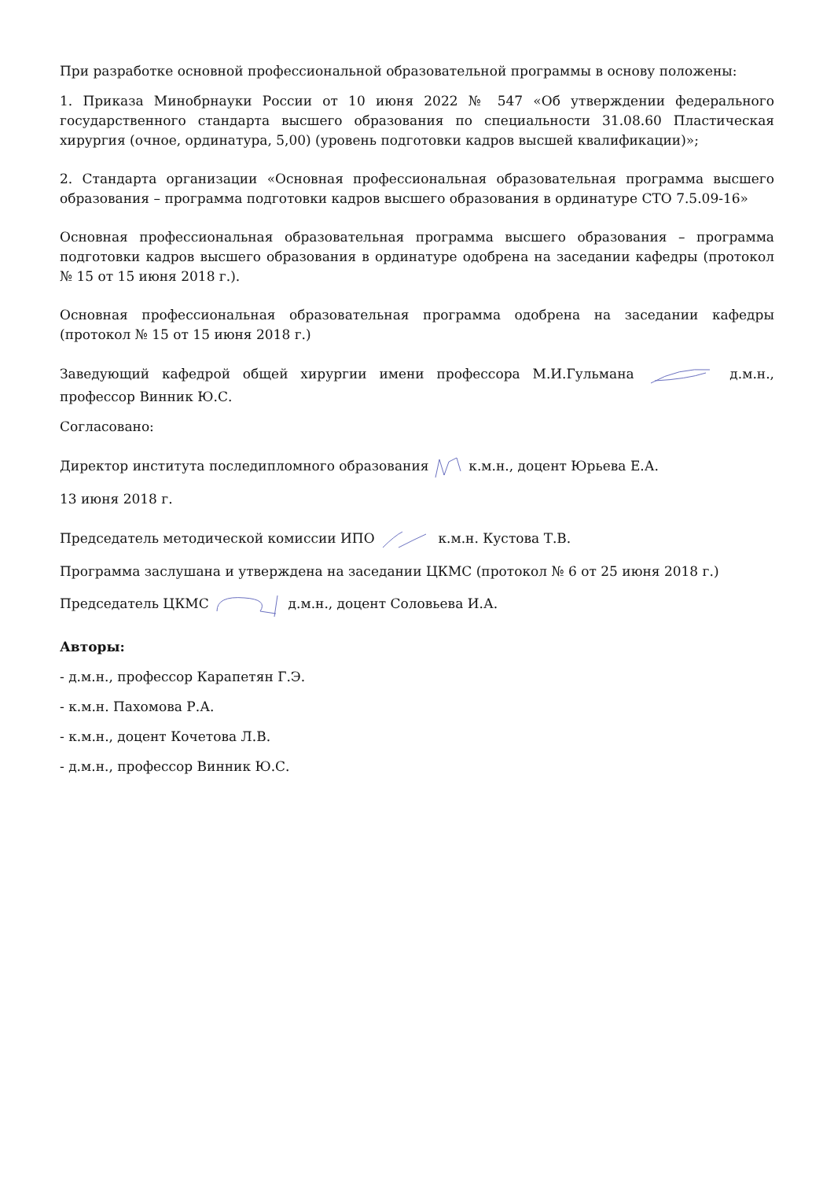При разработке основной профессиональной образовательной программы в основу положены:
1. Приказа Минобрнауки России от 10 июня 2022 № 547 «Об утверждении федерального государственного стандарта высшего образования по специальности 31.08.60 Пластическая хирургия (очное, ординатура, 5,00) (уровень подготовки кадров высшей квалификации)»;
2. Стандарта организации «Основная профессиональная образовательная программа высшего образования – программа подготовки кадров высшего образования в ординатуре СТО 7.5.09-16»
Основная профессиональная образовательная программа высшего образования – программа подготовки кадров высшего образования в ординатуре одобрена на заседании кафедры (протокол № 15 от 15 июня 2018 г.).
Основная профессиональная образовательная программа одобрена на заседании кафедры (протокол № 15 от 15 июня 2018 г.)
Заведующий кафедрой общей хирургии имени профессора М.И.Гульмана д.м.н., профессор Винник Ю.С.
Согласовано:
Директор института последипломного образования к.м.н., доцент Юрьева Е.А.
13 июня 2018 г.
Председатель методической комиссии ИПО к.м.н. Кустова Т.В.
Программа заслушана и утверждена на заседании ЦКМС (протокол № 6 от 25 июня 2018 г.)
Председатель ЦКМС д.м.н., доцент Соловьева И.А.
Авторы:
- д.м.н., профессор Карапетян Г.Э.
- к.м.н. Пахомова Р.А.
- к.м.н., доцент Кочетова Л.В.
- д.м.н., профессор Винник Ю.С.